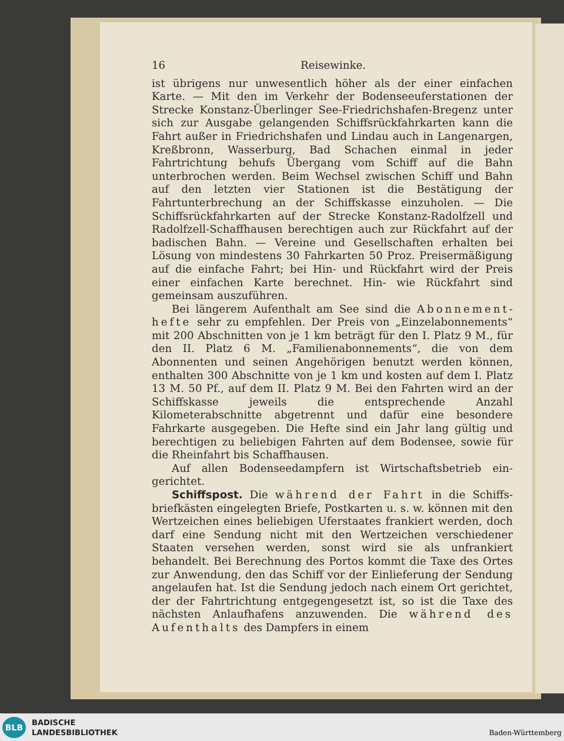16 Reisewinke.
ist übrigens nur unwesentlich höher als der einer einfachen Karte. — Mit den im Verkehr der Bodenseeuferstationen der Strecke Konstanz-Überlinger See-Friedrichshafen-Bregenz unter sich zur Ausgabe gelangenden Schiffsrückfahrkarten kann die Fahrt außer in Friedrichshafen und Lindau auch in Langenargen, Kreßbronn, Wasserburg, Bad Schachen ein­mal in jeder Fahrtrichtung behufs Übergang vom Schiff auf die Bahn unterbrochen werden. Beim Wechsel zwischen Schiff und Bahn auf den letzten vier Stationen ist die Be­stätigung der Fahrtunterbrechung an der Schiffskasse einzu­holen. — Die Schiffsrückfahrkarten auf der Strecke Konstanz-Radolfzell und Radolfzell-Schaffhausen berechtigen auch zur Rückfahrt auf der badischen Bahn. — Vereine und Gesell­schaften erhalten bei Lösung von mindestens 30 Fahrkarten 50 Proz. Preisermäßigung auf die einfache Fahrt; bei Hin- und Rückfahrt wird der Preis einer einfachen Karte be­rechnet. Hin- wie Rückfahrt sind gemeinsam auszuführen.
Bei längerem Aufenthalt am See sind die Abonnement­hefte sehr zu empfehlen. Der Preis von „Einzelabonnements“ mit 200 Abschnitten von je 1 km beträgt für den I. Platz 9 M., für den II. Platz 6 M. „Familienabonnements“, die von dem Abonnenten und seinen Angehörigen benutzt werden können, enthalten 300 Abschnitte von je 1 km und kosten auf dem I. Platz 13 M. 50 Pf., auf dem II. Platz 9 M. Bei den Fahrten wird an der Schiffskasse jeweils die entsprechende Anzahl Kilometerabschnitte abgetrennt und dafür eine be­sondere Fahrkarte ausgegeben. Die Hefte sind ein Jahr lang gültig und berechtigen zu beliebigen Fahrten auf dem Bodensee, sowie für die Rheinfahrt bis Schaffhausen.
Auf allen Bodenseedampfern ist Wirtschaftsbetrieb ein­gerichtet.
Schiffspost. Die während der Fahrt in die Schiffs­briefkästen eingelegten Briefe, Postkarten u. s. w. können mit den Wertzeichen eines beliebigen Uferstaates frankiert werden, doch darf eine Sendung nicht mit den Wertzeichen verschie­dener Staaten versehen werden, sonst wird sie als unfrankiert behandelt. Bei Berechnung des Portos kommt die Taxe des Ortes zur Anwendung, den das Schiff vor der Einlieferung der Sendung angelaufen hat. Ist die Sendung jedoch nach einem Ort gerichtet, der der Fahrtrichtung entgegengesetzt ist, so ist die Taxe des nächsten Anlaufhafens anzuwenden. Die während des Aufenthalts des Dampfers in einem
BLB
BADISCHE
LANDESBIBLIOTHEK
Baden-Württemberg